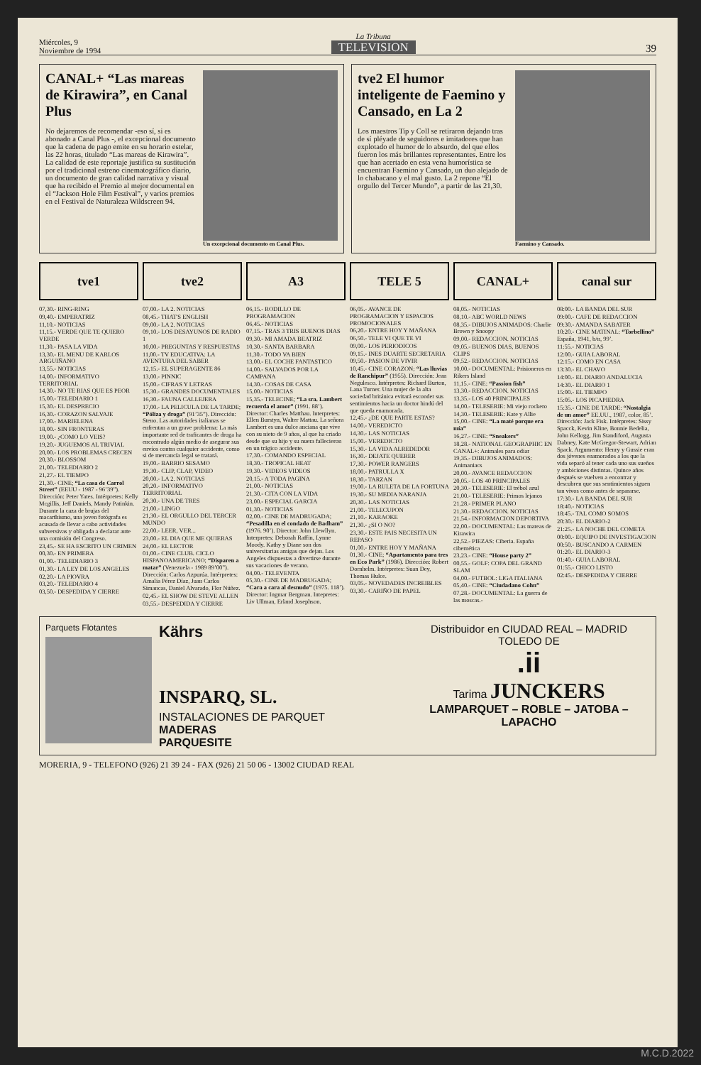Miércoles, 9
Noviembre de 1994
La Tribuna
TELEVISION
39
CANAL+ “Las mareas de Kirawira”, en Canal Plus
No dejaremos de recomendar -eso sí, si es abonado a Canal Plus -, el excepcional documento que la cadena de pago emite en su horario estelar, las 22 horas, titulado “Las mareas de Kirawira”. La calidad de este reportaje justifica su sustitución por el tradicional estreno cinematográfico diario, un documento de gran calidad narrativa y visual que ha recibido el Premio al mejor documental en el “Jackson Hole Film Festival”, y varios premios en el Festival de Naturaleza Wildscreen 94.
Un excepcional documento en Canal Plus.
tve2 El humor inteligente de Faemino y Cansado, en La 2
Los maestros Tip y Coll se retiraron dejando tras de sí pléyade de seguidores e imitadores que han explotado el humor de lo absurdo, del que ellos fueron los más brillantes representantes. Entre los que han acertado en esta vena humorística se encuentran Faemino y Cansado, un duo alejado de lo chabacano y el mal gusto. La 2 repone “El orgullo del Tercer Mundo”, a partir de las 21,30.
Faemino y Cansado.
tve1
07,30.- RING-RING
09,40.- EMPERATRIZ
11,10.- NOTICIAS
11,15.- VERDE QUE TE QUIERO VERDE
11,30.- PASA LA VIDA
13,30.- EL MENU DE KARLOS ARGUIÑANO
13,55.- NOTICIAS
14,00.- INFORMATIVO TERRITORIAL
14,30.- NO TE RIAS QUE ES PEOR
15,00.- TELEDIARIO 1
15,30.- EL DESPRECIO
16,30.- CORAZON SALVAJE
17,00.- MARIELENA
18,00.- SIN FRONTERAS
19,00.- ¿COMO LO VEIS?
19,20.- JUGUEMOS AL TRIVIAL
20,00.- LOS PROBLEMAS CRECEN
20,30.- BLOSSOM
21,00.- TELEDIARIO 2
21,27.- EL TIEMPO
21,30.- CINE; “La casa de Carrol Street” (EEUU - 1987 - 96’39”). Dirección: Peter Yates. Intérpretes: Kelly Mcgillis, Jeff Daniels, Mandy Patinkin. Durante la caza de brujas del macarthismo, una joven fotógrafa es acusada de llevar a cabo actividades subversivas y obligada a declarar ante una comisión del Congreso.
23,45.- SE HA ESCRITO UN CRIMEN
00,30.- EN PRIMERA
01,00.- TELEDIARIO 3
01,30.- LA LEY DE LOS ANGELES
02,20.- LA PIOVRA
03,20.- TELEDIARIO 4
03,50.- DESPEDIDA Y CIERRE
tve2
07,00.- LA 2. NOTICIAS
08,45.- THAT'S ENGLISH
09,00.- LA 2. NOTICIAS
09,10.- LOS DESAYUNOS DE RADIO 1
10,00.- PREGUNTAS Y RESPUESTAS
11,00.- TV EDUCATIVA: LA AVENTURA DEL SABER
12,15.- EL SUPERAGENTE 86
13,00.- PINNIC
15,00.- CIFRAS Y LETRAS
15,30.- GRANDES DOCUMENTALES
16,30.- FAUNA CALLEJERA
17,00.- LA PELICULA DE LA TARDE; “Póliza y droga” (91’35”). Dirección: Steno. Las autoridades italianas se enfrentan a un grave problema: La más importante red de traficantes de droga ha encontrado algún medio de asegurar sus envíos contra cualquier accidente, como si de mercancía legal se tratará.
19,00.- BARRIO SESAMO
19,30.- CLIP, CLAP, VIDEO
20,00.- LA 2. NOTICIAS
20,20.- INFORMATIVO TERRITORIAL
20,30.- UNA DE TRES
21,00.- LINGO
21,30.- EL ORGULLO DEL TERCER MUNDO
22,00.- LEER, VER...
23,00.- EL DIA QUE ME QUIERAS
24,00.- EL LECTOR
01,00.- CINE CLUB. CICLO HISPANOAMERICANO; “Disparen a matar” (Venezuela - 1989 89’00”). Dirección: Carlos Azpurúa. Intérpretes: Amalia Pérez Díaz, Juan Carlos Simancas, Daniel Alvarado, Flor Núñez.
02,45.- EL SHOW DE STEVE ALLEN
03,55.- DESPEDIDA Y CIERRE
A3
06,15.- RODILLO DE PROGRAMACION
06,45.- NOTICIAS
07,15.- TRAS 3 TRIS BUENOS DIAS
09,30.- MI AMADA BEATRIZ
10,30.- SANTA BARBARA
11,30.- TODO VA BIEN
13,00.- EL COCHE FANTASTICO
14,00.- SALVADOS POR LA CAMPANA
14,30.- COSAS DE CASA
15,00.- NOTICIAS
15,35.- TELECINE; “La sra. Lambert recuerda el amor” (1991. 88’). Director: Charles Matthau. Interpretes: Ellen Burstyn, Walter Mattau. La señora Lambert es una dulce anciana que vive con su nieto de 9 años, al que ha criado desde que su hijo y su nuera fallecieron en un trágico accidente.
17,30.- COMANDO ESPECIAL
18,30.- TROPICAL HEAT
19,30.- VIDEOS VIDEOS
20,15.- A TODA PAGINA
21,00.- NOTICIAS
21,30.- CITA CON LA VIDA
23,00.- ESPECIAL GARCIA
01,30.- NOTICIAS
02,00.- CINE DE MADRUGADA; “Pesadilla en el condado de Badham” (1976. 90’). Director: John Llewllyn. Interpretes: Deborah Raffin, Lynne Moody. Kathy y Diane son dos universitarias amigas que dejan. Los Angeles dispuestas a divertirse durante sus vacaciones de verano.
04,00.- TELEVENTA
05,30.- CINE DE MADRUGADA; “Cara a cara al desnudo” (1975. 118’). Director: Ingmar Bergman. Intepretes: Liv Ullman, Erland Josephson.
TELE 5
06,05.- AVANCE DE PROGRAMACION Y ESPACIOS PROMOCIONALES
06,20.- ENTRE HOY Y MAÑANA
06,50.- TELE VI QUE TE VI
09,00.- LOS PERIODICOS
09,15.- INES DUARTE SECRETARIA
09,50.- PASION DE VIVIR
10,45.- CINE CORAZON; “Las lluvias de Ranchipur” (1955). Dirección: Jean Negulesco. Intérpretes: Richard Burton, Lana Turner. Una mujer de la alta sociedad británica evitará esconder sus sentimientos hacia un doctor hindú del que queda enamorada.
12,45.- ¿DE QUE PARTE ESTAS?
14,00.- VEREDICTO
14,30.- LAS NOTICIAS
15,00.- VEREDICTO
15,30.- LA VIDA ALREDEDOR
16,30.- DEJATE QUERER
17,30.- POWER RANGERS
18,00.- PATRULLA X
18,30.- TARZAN
19,00.- LA RULETA DE LA FORTUNA
19,30.- SU MEDIA NARANJA
20,30.- LAS NOTICIAS
21,00.- TELECUPON
21,10.- KARAOKE
21,30.- ¿SI O NO?
23,30.- ESTE PAIS NECESITA UN REPASO
01,00.- ENTRE HOY Y MAÑANA
01,30.- CINE; “Apartamento para tres en Eco Park” (1986). Dirección: Robert Dornhelm. Intérpretes: Suan Dey, Thomas Hulce.
03,05.- NOVEDADES INCREIBLES
03,30.- CARIÑO DE PAPEL
CANAL+
08,05.- NOTICIAS
08,10.- ABC WORLD NEWS
08,35.- DIBUJOS ANIMADOS: Charlie Brown y Snoopy
09,00.- REDACCION. NOTICIAS
09,05.- BUENOS DIAS, BUENOS CLIPS
09,52.- REDACCION. NOTICIAS
10,00.- DOCUMENTAL: Prisioneros en Rikers Island
11,15.- CINE: “Passion fish”
13,30.- REDACCION. NOTICIAS
13,35.- LOS 40 PRINCIPALES
14,00.- TELESERIE: Mi viejo rockero
14,30.- TELESERIE: Kate y Allie
15,00.- CINE: “La maté porque era mía”
16,27.- CINE: “Sneakers”
18,28.- NATIONAL GEOGRAPHIC EN CANAL+: Animales para odiar
19,35.- DIBUJOS ANIMADOS: Animaniacs
20,00.- AVANCE REDACCION
20,05.- LOS 40 PRINCIPALES
20,30.- TELESERIE: El trébol azul
21,00.- TELESERIE: Primos lejanos
21,28.- PRIMER PLANO
21,30.- REDACCION. NOTICIAS
21,54.- INFORMACION DEPORTIVA
22,00.- DOCUMENTAL: Las mareas de Kirawira
22,52.- PIEZAS: Ciberia. España cibernética
23,23.- CINE: “House party 2”
00,55.- GOLF: COPA DEL GRAND SLAM
04,00.- FUTBOL: LIGA ITALIANA
05,40.- CINE: “Ciudadano Cohn”
07,28.- DOCUMENTAL: La guerra de las moscas.-
canal sur
08:00.- LA BANDA DEL SUR
09:00.- CAFE DE REDACCION
09:30.- AMANDA SABATER
10:20.- CINE MATINAL: “Torbellino” España, 1941, b/n, 99’.
11:55.- NOTICIAS
12:00.- GUIA LABORAL
12:15.- COMO EN CASA
13:30.- EL CHAVO
14:00.- EL DIARIO ANDALUCIA
14:30.- EL DIARIO 1
15:00.- EL TIEMPO
15:05.- LOS PICAPIEDRA
15:35.- CINE DE TARDE: “Nostalgia de un amor” EE.UU., 1987, color, 85’. Dirección: Jack Fisk. Intérpretes: Sissy Spacck, Kevin Kline, Bonnie Bedelia, John Kellogg, Jim Standiford, Augusta Dabney, Kate McGregor-Stewart, Adrian Spack. Argumento: Henry y Gussie eran dos jóvenes enamorados a los que la vida separó al tener cada uno sus sueños y ambiciones distintas. Quince años después se vuelven a encontrar y descubren que sus sentimientos siguen tan vivos como antes de separarse.
17:30.- LA BANDA DEL SUR
18:40.- NOTICIAS
18:45.- TAL COMO SOMOS
20:30.- EL DIARIO-2
21:25.- LA NOCHE DEL COMETA
00:00.- EQUIPO DE INVESTIGACION
00:50.- BUSCANDO A CARMEN
01:20.- EL DIARIO-3
01:40.- GUIA LABORAL
01:55.- CHICO LISTO
02:45.- DESPEDIDA Y CIERRE
Parquets Flotantes
Kährs
INSPARQ, SL.
INSTALACIONES DE PARQUET
MADERAS
PARQUESITE
Distribuidor en CIUDAD REAL – MADRID TOLEDO DE
.ii
Tarima JUNCKERS
LAMPARQUET – ROBLE – JATOBA – LAPACHO
MORERIA, 9 - TELEFONO (926) 21 39 24 - FAX (926) 21 50 06 - 13002 CIUDAD REAL
M.C.D.2022